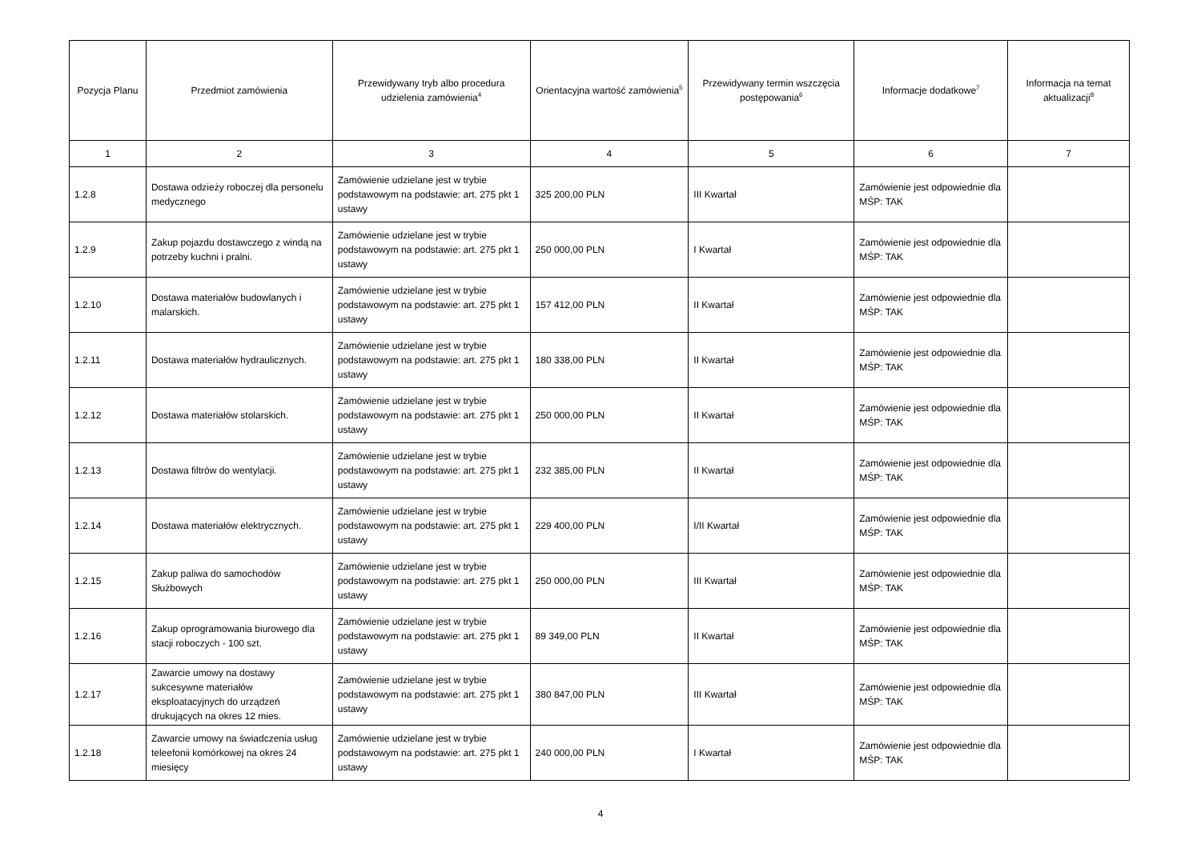| Pozycja Planu | Przedmiot zamówienia | Przewidywany tryb albo procedura udzielenia zamówienia<sup>4</sup> | Orientacyjna wartość zamówienia<sup>5</sup> | Przewidywany termin wszczęcia postępowania<sup>6</sup> | Informacje dodatkowe<sup>7</sup> | Informacja na temat aktualizacji<sup>8</sup> |
| --- | --- | --- | --- | --- | --- | --- |
| 1 | 2 | 3 | 4 | 5 | 6 | 7 |
| 1.2.8 | Dostawa odzieży roboczej dla personelu medycznego | Zamówienie udzielane jest w trybie podstawowym na podstawie: art. 275 pkt 1 ustawy | 325 200,00 PLN | III Kwartał | Zamówienie jest odpowiednie dla MŚP: TAK | |
| 1.2.9 | Zakup pojazdu dostawczego z windą na potrzeby kuchni i pralni. | Zamówienie udzielane jest w trybie podstawowym na podstawie: art. 275 pkt 1 ustawy | 250 000,00 PLN | I Kwartał | Zamówienie jest odpowiednie dla MŚP: TAK | |
| 1.2.10 | Dostawa materiałów budowlanych i malarskich. | Zamówienie udzielane jest w trybie podstawowym na podstawie: art. 275 pkt 1 ustawy | 157 412,00 PLN | II Kwartał | Zamówienie jest odpowiednie dla MŚP: TAK | |
| 1.2.11 | Dostawa materiałów hydraulicznych. | Zamówienie udzielane jest w trybie podstawowym na podstawie: art. 275 pkt 1 ustawy | 180 338,00 PLN | II Kwartał | Zamówienie jest odpowiednie dla MŚP: TAK | |
| 1.2.12 | Dostawa materiałów stolarskich. | Zamówienie udzielane jest w trybie podstawowym na podstawie: art. 275 pkt 1 ustawy | 250 000,00 PLN | II Kwartał | Zamówienie jest odpowiednie dla MŚP: TAK | |
| 1.2.13 | Dostawa filtrów do wentylacji. | Zamówienie udzielane jest w trybie podstawowym na podstawie: art. 275 pkt 1 ustawy | 232 385,00 PLN | II Kwartał | Zamówienie jest odpowiednie dla MŚP: TAK | |
| 1.2.14 | Dostawa materiałów elektrycznych. | Zamówienie udzielane jest w trybie podstawowym na podstawie: art. 275 pkt 1 ustawy | 229 400,00 PLN | I/II Kwartał | Zamówienie jest odpowiednie dla MŚP: TAK | |
| 1.2.15 | Zakup paliwa do samochodów Służbowych | Zamówienie udzielane jest w trybie podstawowym na podstawie: art. 275 pkt 1 ustawy | 250 000,00 PLN | III Kwartał | Zamówienie jest odpowiednie dla MŚP: TAK | |
| 1.2.16 | Zakup oprogramowania biurowego dla stacji roboczych - 100 szt. | Zamówienie udzielane jest w trybie podstawowym na podstawie: art. 275 pkt 1 ustawy | 89 349,00 PLN | II Kwartał | Zamówienie jest odpowiednie dla MŚP: TAK | |
| 1.2.17 | Zawarcie umowy na dostawy sukcesywne materiałów eksploatacyjnych do urządzeń drukujących na okres 12 mies. | Zamówienie udzielane jest w trybie podstawowym na podstawie: art. 275 pkt 1 ustawy | 380 847,00 PLN | III Kwartał | Zamówienie jest odpowiednie dla MŚP: TAK | |
| 1.2.18 | Zawarcie umowy na świadczenia usług teleefonii komórkowej na okres 24 miesięcy | Zamówienie udzielane jest w trybie podstawowym na podstawie: art. 275 pkt 1 ustawy | 240 000,00 PLN | I Kwartał | Zamówienie jest odpowiednie dla MŚP: TAK | |
4